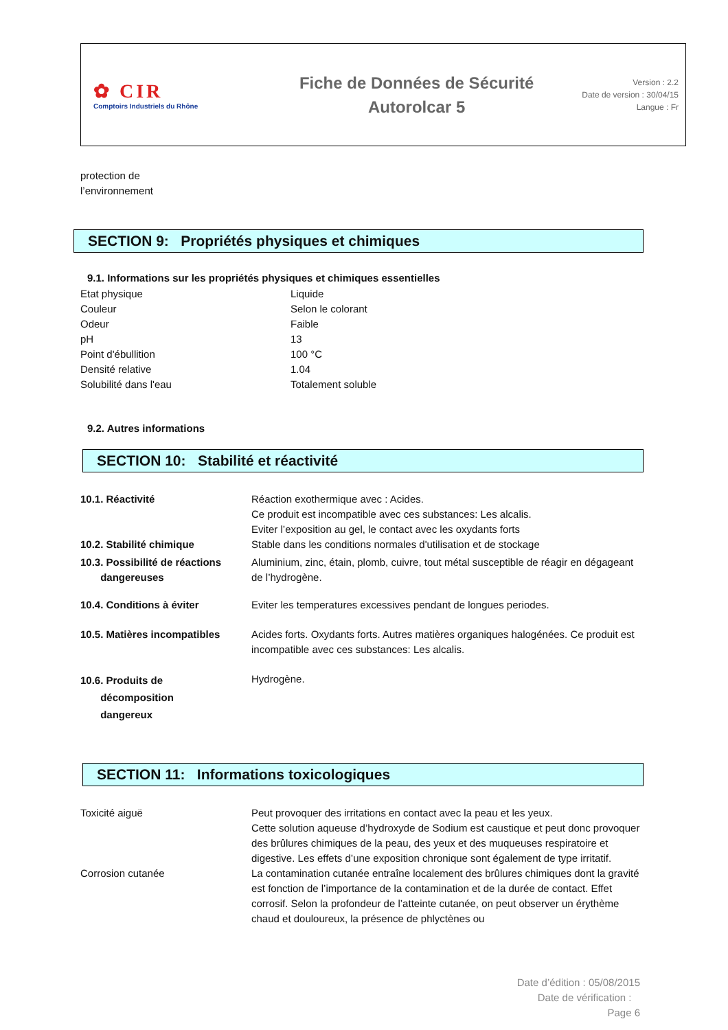✿ CIR
Comptoirs Industriels du Rhône
Fiche de Données de Sécurité
Autorolcar 5
Version : 2.2
Date de version : 30/04/15
Langue : Fr
protection de
l’environnement
SECTION 9: Propriétés physiques et chimiques
9.1. Informations sur les propriétés physiques et chimiques essentielles
| Etat physique | Liquide |
| Couleur | Selon le colorant |
| Odeur | Faible |
| pH | 13 |
| Point d'ébullition | 100 °C |
| Densité relative | 1.04 |
| Solubilité dans l'eau | Totalement soluble |
9.2. Autres informations
SECTION 10: Stabilité et réactivité
| 10.1. Réactivité | Réaction exothermique avec : Acides. Ce produit est incompatible avec ces substances: Les alcalis. Eviter l’exposition au gel, le contact avec les oxydants forts |
| 10.2. Stabilité chimique | Stable dans les conditions normales d'utilisation et de stockage |
| 10.3. Possibilité de réactions dangereuses | Aluminium, zinc, étain, plomb, cuivre, tout métal susceptible de réagir en dégageant de l’hydrogène. |
| 10.4. Conditions à éviter | Eviter les temperatures excessives pendant de longues periodes. |
| 10.5. Matières incompatibles | Acides forts. Oxydants forts. Autres matières organiques halogénées. Ce produit est incompatible avec ces substances: Les alcalis. |
| 10.6. Produits de décomposition dangereux | Hydrogène. |
SECTION 11: Informations toxicologiques
| Toxicité aiguë | Peut provoquer des irritations en contact avec la peau et les yeux. Cette solution aqueuse d’hydroxyde de Sodium est caustique et peut donc provoquer des brûlures chimiques de la peau, des yeux et des muqueuses respiratoire et digestive. Les effets d’une exposition chronique sont également de type irritatif. |
| Corrosion cutanée | La contamination cutanée entraîne localement des brûlures chimiques dont la gravité est fonction de l’importance de la contamination et de la durée de contact. Effet corrosif. Selon la profondeur de l’atteinte cutanée, on peut observer un érythème chaud et douloureux, la présence de phlyctènes ou |
Date d’édition : 05/08/2015
Date de vérification :
Page 6